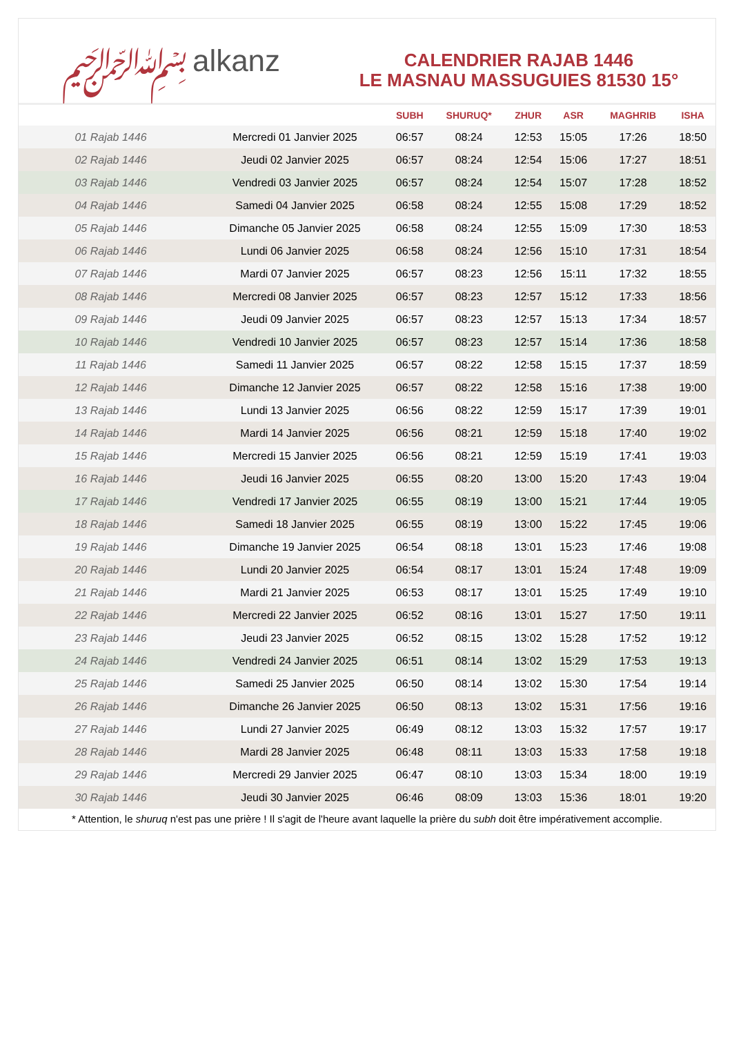﷽ alkanz
CALENDRIER RAJAB 1446
LE MASNAU MASSUGUIES 81530 15°
| | | SUBH | SHURUQ* | ZHUR | ASR | MAGHRIB | ISHA |
| --- | --- | --- | --- | --- | --- | --- | --- |
| 01 Rajab 1446 | Mercredi 01 Janvier 2025 | 06:57 | 08:24 | 12:53 | 15:05 | 17:26 | 18:50 |
| 02 Rajab 1446 | Jeudi 02 Janvier 2025 | 06:57 | 08:24 | 12:54 | 15:06 | 17:27 | 18:51 |
| 03 Rajab 1446 | Vendredi 03 Janvier 2025 | 06:57 | 08:24 | 12:54 | 15:07 | 17:28 | 18:52 |
| 04 Rajab 1446 | Samedi 04 Janvier 2025 | 06:58 | 08:24 | 12:55 | 15:08 | 17:29 | 18:52 |
| 05 Rajab 1446 | Dimanche 05 Janvier 2025 | 06:58 | 08:24 | 12:55 | 15:09 | 17:30 | 18:53 |
| 06 Rajab 1446 | Lundi 06 Janvier 2025 | 06:58 | 08:24 | 12:56 | 15:10 | 17:31 | 18:54 |
| 07 Rajab 1446 | Mardi 07 Janvier 2025 | 06:57 | 08:23 | 12:56 | 15:11 | 17:32 | 18:55 |
| 08 Rajab 1446 | Mercredi 08 Janvier 2025 | 06:57 | 08:23 | 12:57 | 15:12 | 17:33 | 18:56 |
| 09 Rajab 1446 | Jeudi 09 Janvier 2025 | 06:57 | 08:23 | 12:57 | 15:13 | 17:34 | 18:57 |
| 10 Rajab 1446 | Vendredi 10 Janvier 2025 | 06:57 | 08:23 | 12:57 | 15:14 | 17:36 | 18:58 |
| 11 Rajab 1446 | Samedi 11 Janvier 2025 | 06:57 | 08:22 | 12:58 | 15:15 | 17:37 | 18:59 |
| 12 Rajab 1446 | Dimanche 12 Janvier 2025 | 06:57 | 08:22 | 12:58 | 15:16 | 17:38 | 19:00 |
| 13 Rajab 1446 | Lundi 13 Janvier 2025 | 06:56 | 08:22 | 12:59 | 15:17 | 17:39 | 19:01 |
| 14 Rajab 1446 | Mardi 14 Janvier 2025 | 06:56 | 08:21 | 12:59 | 15:18 | 17:40 | 19:02 |
| 15 Rajab 1446 | Mercredi 15 Janvier 2025 | 06:56 | 08:21 | 12:59 | 15:19 | 17:41 | 19:03 |
| 16 Rajab 1446 | Jeudi 16 Janvier 2025 | 06:55 | 08:20 | 13:00 | 15:20 | 17:43 | 19:04 |
| 17 Rajab 1446 | Vendredi 17 Janvier 2025 | 06:55 | 08:19 | 13:00 | 15:21 | 17:44 | 19:05 |
| 18 Rajab 1446 | Samedi 18 Janvier 2025 | 06:55 | 08:19 | 13:00 | 15:22 | 17:45 | 19:06 |
| 19 Rajab 1446 | Dimanche 19 Janvier 2025 | 06:54 | 08:18 | 13:01 | 15:23 | 17:46 | 19:08 |
| 20 Rajab 1446 | Lundi 20 Janvier 2025 | 06:54 | 08:17 | 13:01 | 15:24 | 17:48 | 19:09 |
| 21 Rajab 1446 | Mardi 21 Janvier 2025 | 06:53 | 08:17 | 13:01 | 15:25 | 17:49 | 19:10 |
| 22 Rajab 1446 | Mercredi 22 Janvier 2025 | 06:52 | 08:16 | 13:01 | 15:27 | 17:50 | 19:11 |
| 23 Rajab 1446 | Jeudi 23 Janvier 2025 | 06:52 | 08:15 | 13:02 | 15:28 | 17:52 | 19:12 |
| 24 Rajab 1446 | Vendredi 24 Janvier 2025 | 06:51 | 08:14 | 13:02 | 15:29 | 17:53 | 19:13 |
| 25 Rajab 1446 | Samedi 25 Janvier 2025 | 06:50 | 08:14 | 13:02 | 15:30 | 17:54 | 19:14 |
| 26 Rajab 1446 | Dimanche 26 Janvier 2025 | 06:50 | 08:13 | 13:02 | 15:31 | 17:56 | 19:16 |
| 27 Rajab 1446 | Lundi 27 Janvier 2025 | 06:49 | 08:12 | 13:03 | 15:32 | 17:57 | 19:17 |
| 28 Rajab 1446 | Mardi 28 Janvier 2025 | 06:48 | 08:11 | 13:03 | 15:33 | 17:58 | 19:18 |
| 29 Rajab 1446 | Mercredi 29 Janvier 2025 | 06:47 | 08:10 | 13:03 | 15:34 | 18:00 | 19:19 |
| 30 Rajab 1446 | Jeudi 30 Janvier 2025 | 06:46 | 08:09 | 13:03 | 15:36 | 18:01 | 19:20 |
* Attention, le shuruq n'est pas une prière ! Il s'agit de l'heure avant laquelle la prière du subh doit être impérativement accomplie.